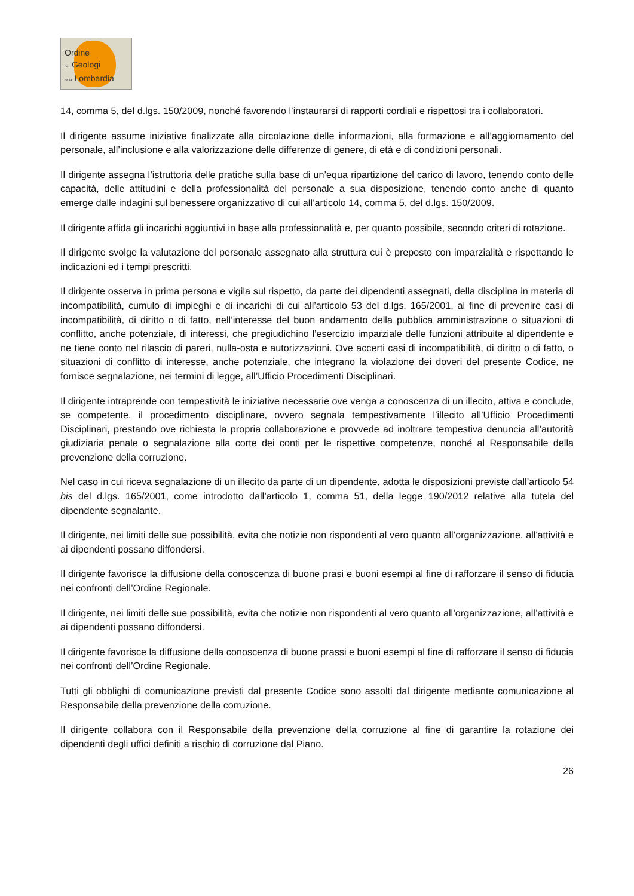Ordine
dei Geologi
della Lombardia
14, comma 5, del d.lgs. 150/2009, nonché favorendo l’instaurarsi di rapporti cordiali e rispettosi tra i collaboratori.
Il dirigente assume iniziative finalizzate alla circolazione delle informazioni, alla formazione e all’aggiornamento del personale, all’inclusione e alla valorizzazione delle differenze di genere, di età e di condizioni personali.
Il dirigente assegna l’istruttoria delle pratiche sulla base di un’equa ripartizione del carico di lavoro, tenendo conto delle capacità, delle attitudini e della professionalità del personale a sua disposizione, tenendo conto anche di quanto emerge dalle indagini sul benessere organizzativo di cui all’articolo 14, comma 5, del d.lgs. 150/2009.
Il dirigente affida gli incarichi aggiuntivi in base alla professionalità e, per quanto possibile, secondo criteri di rotazione.
Il dirigente svolge la valutazione del personale assegnato alla struttura cui è preposto con imparzialità e rispettando le indicazioni ed i tempi prescritti.
Il dirigente osserva in prima persona e vigila sul rispetto, da parte dei dipendenti assegnati, della disciplina in materia di incompatibilità, cumulo di impieghi e di incarichi di cui all’articolo 53 del d.lgs. 165/2001, al fine di prevenire casi di incompatibilità, di diritto o di fatto, nell’interesse del buon andamento della pubblica amministrazione o situazioni di conflitto, anche potenziale, di interessi, che pregiudichino l’esercizio imparziale delle funzioni attribuite al dipendente e ne tiene conto nel rilascio di pareri, nulla-osta e autorizzazioni. Ove accerti casi di incompatibilità, di diritto o di fatto, o situazioni di conflitto di interesse, anche potenziale, che integrano la violazione dei doveri del presente Codice, ne fornisce segnalazione, nei termini di legge, all’Ufficio Procedimenti Disciplinari.
Il dirigente intraprende con tempestività le iniziative necessarie ove venga a conoscenza di un illecito, attiva e conclude, se competente, il procedimento disciplinare, ovvero segnala tempestivamente l’illecito all’Ufficio Procedimenti Disciplinari, prestando ove richiesta la propria collaborazione e provvede ad inoltrare tempestiva denuncia all’autorità giudiziaria penale o segnalazione alla corte dei conti per le rispettive competenze, nonché al Responsabile della prevenzione della corruzione.
Nel caso in cui riceva segnalazione di un illecito da parte di un dipendente, adotta le disposizioni previste dall’articolo 54 bis del d.lgs. 165/2001, come introdotto dall’articolo 1, comma 51, della legge 190/2012 relative alla tutela del dipendente segnalante.
Il dirigente, nei limiti delle sue possibilità, evita che notizie non rispondenti al vero quanto all’organizzazione, all'attività e ai dipendenti possano diffondersi.
Il dirigente favorisce la diffusione della conoscenza di buone prasi e buoni esempi al fine di rafforzare il senso di fiducia nei confronti dell’Ordine Regionale.
Il dirigente, nei limiti delle sue possibilità, evita che notizie non rispondenti al vero quanto all’organizzazione, all’attività e ai dipendenti possano diffondersi.
Il dirigente favorisce la diffusione della conoscenza di buone prassi e buoni esempi al fine di rafforzare il senso di fiducia nei confronti dell’Ordine Regionale.
Tutti gli obblighi di comunicazione previsti dal presente Codice sono assolti dal dirigente mediante comunicazione al Responsabile della prevenzione della corruzione.
Il dirigente collabora con il Responsabile della prevenzione della corruzione al fine di garantire la rotazione dei dipendenti degli uffici definiti a rischio di corruzione dal Piano.
26